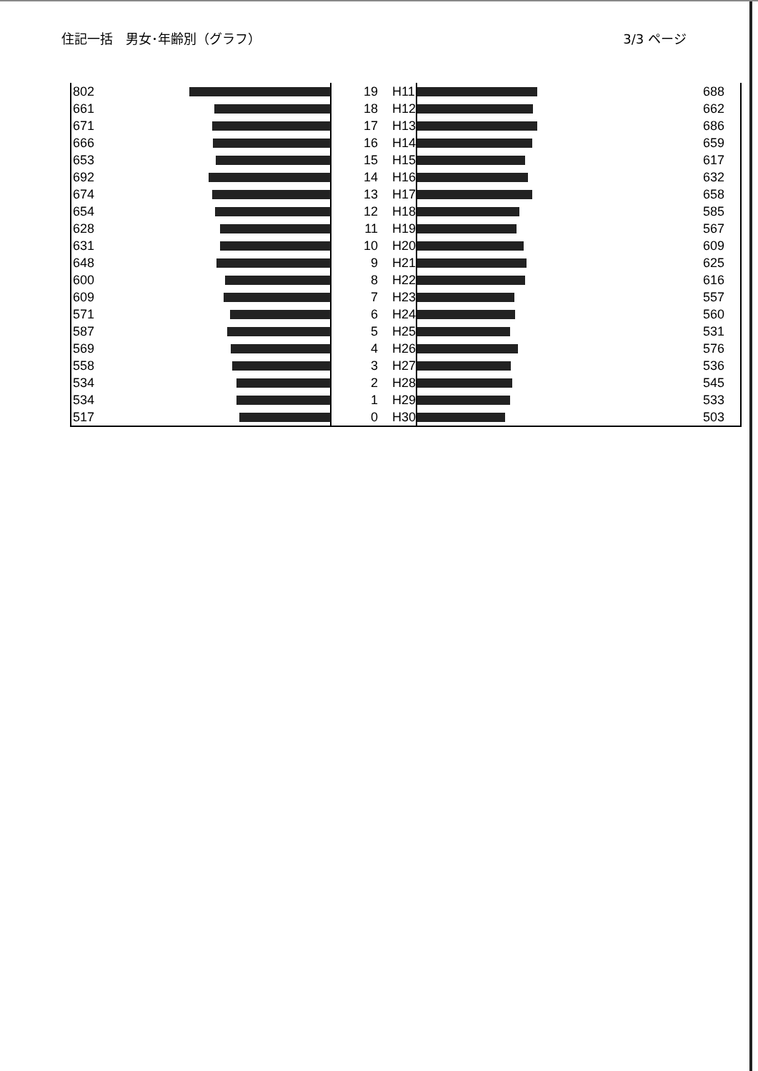住記一括　男女･年齢別（グラフ） 3/3 ページ
| 802 | | 19 | H11 | | 688 |
| 661 | | 18 | H12 | | 662 |
| 671 | | 17 | H13 | | 686 |
| 666 | | 16 | H14 | | 659 |
| 653 | | 15 | H15 | | 617 |
| 692 | | 14 | H16 | | 632 |
| 674 | | 13 | H17 | | 658 |
| 654 | | 12 | H18 | | 585 |
| 628 | | 11 | H19 | | 567 |
| 631 | | 10 | H20 | | 609 |
| 648 | | 9 | H21 | | 625 |
| 600 | | 8 | H22 | | 616 |
| 609 | | 7 | H23 | | 557 |
| 571 | | 6 | H24 | | 560 |
| 587 | | 5 | H25 | | 531 |
| 569 | | 4 | H26 | | 576 |
| 558 | | 3 | H27 | | 536 |
| 534 | | 2 | H28 | | 545 |
| 534 | | 1 | H29 | | 533 |
| 517 | | 0 | H30 | | 503 |